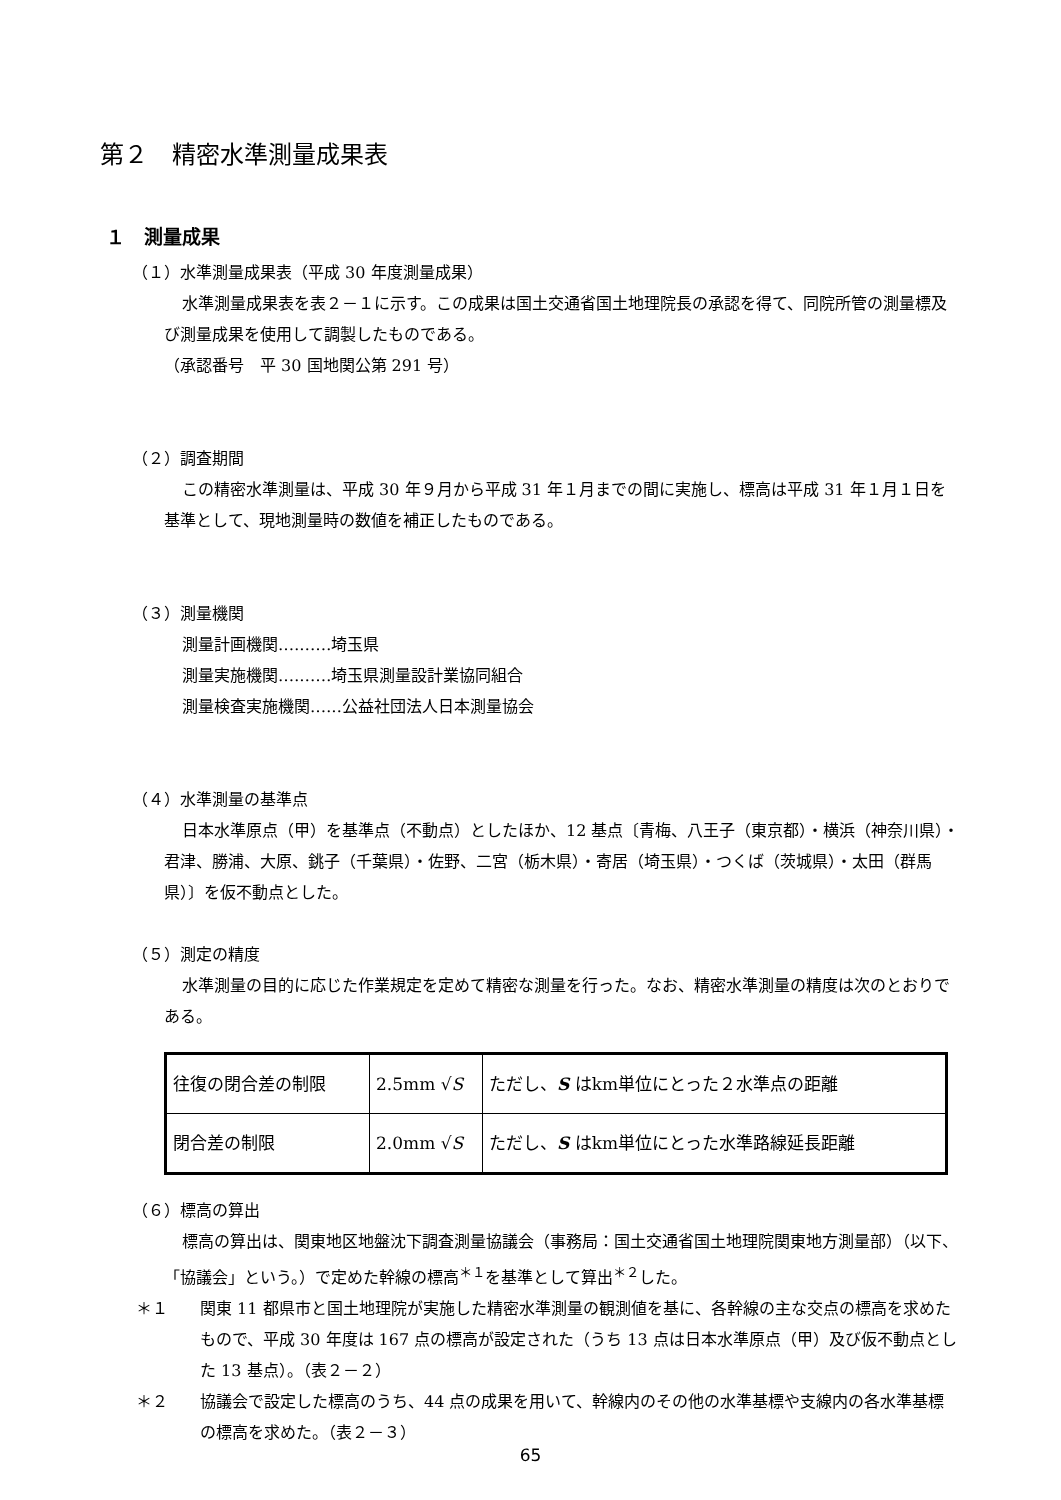第２　精密水準測量成果表
１　測量成果
（１）水準測量成果表（平成 30 年度測量成果）
水準測量成果表を表２－１に示す。この成果は国土交通省国土地理院長の承認を得て、同院所管の測量標及び測量成果を使用して調製したものである。
（承認番号　平 30 国地関公第 291 号）
（２）調査期間
この精密水準測量は、平成 30 年９月から平成 31 年１月までの間に実施し、標高は平成 31 年１月１日を基準として、現地測量時の数値を補正したものである。
（３）測量機関
測量計画機関‥‥‥‥‥埼玉県
測量実施機関‥‥‥‥‥埼玉県測量設計業協同組合
測量検査実施機関‥‥‥公益社団法人日本測量協会
（４）水準測量の基準点
日本水準原点（甲）を基準点（不動点）としたほか、12 基点〔青梅、八王子（東京都）・横浜（神奈川県）・君津、勝浦、大原、銚子（千葉県）・佐野、二宮（栃木県）・寄居（埼玉県）・つくば（茨城県）・太田（群馬県）〕を仮不動点とした。
（５）測定の精度
水準測量の目的に応じた作業規定を定めて精密な測量を行った。なお、精密水準測量の精度は次のとおりである。
| 往復の閉合差の制限 | 2.5mm √ S | ただし、 S はkm単位にとった２水準点の距離 |
| 閉合差の制限 | 2.0mm √ S | ただし、 S はkm単位にとった水準路線延長距離 |
（６）標高の算出
標高の算出は、関東地区地盤沈下調査測量協議会（事務局：国土交通省国土地理院関東地方測量部）（以下、「協議会」という。）で定めた幹線の標高<sup>＊１</sup>を基準として算出<sup>＊２</sup>した。
＊１ 関東 11 都県市と国土地理院が実施した精密水準測量の観測値を基に、各幹線の主な交点の標高を求めたもので、平成 30 年度は 167 点の標高が設定された（うち 13 点は日本水準原点（甲）及び仮不動点とした 13 基点）。（表２－２）
＊２ 協議会で設定した標高のうち、44 点の成果を用いて、幹線内のその他の水準基標や支線内の各水準基標の標高を求めた。（表２－３）
65